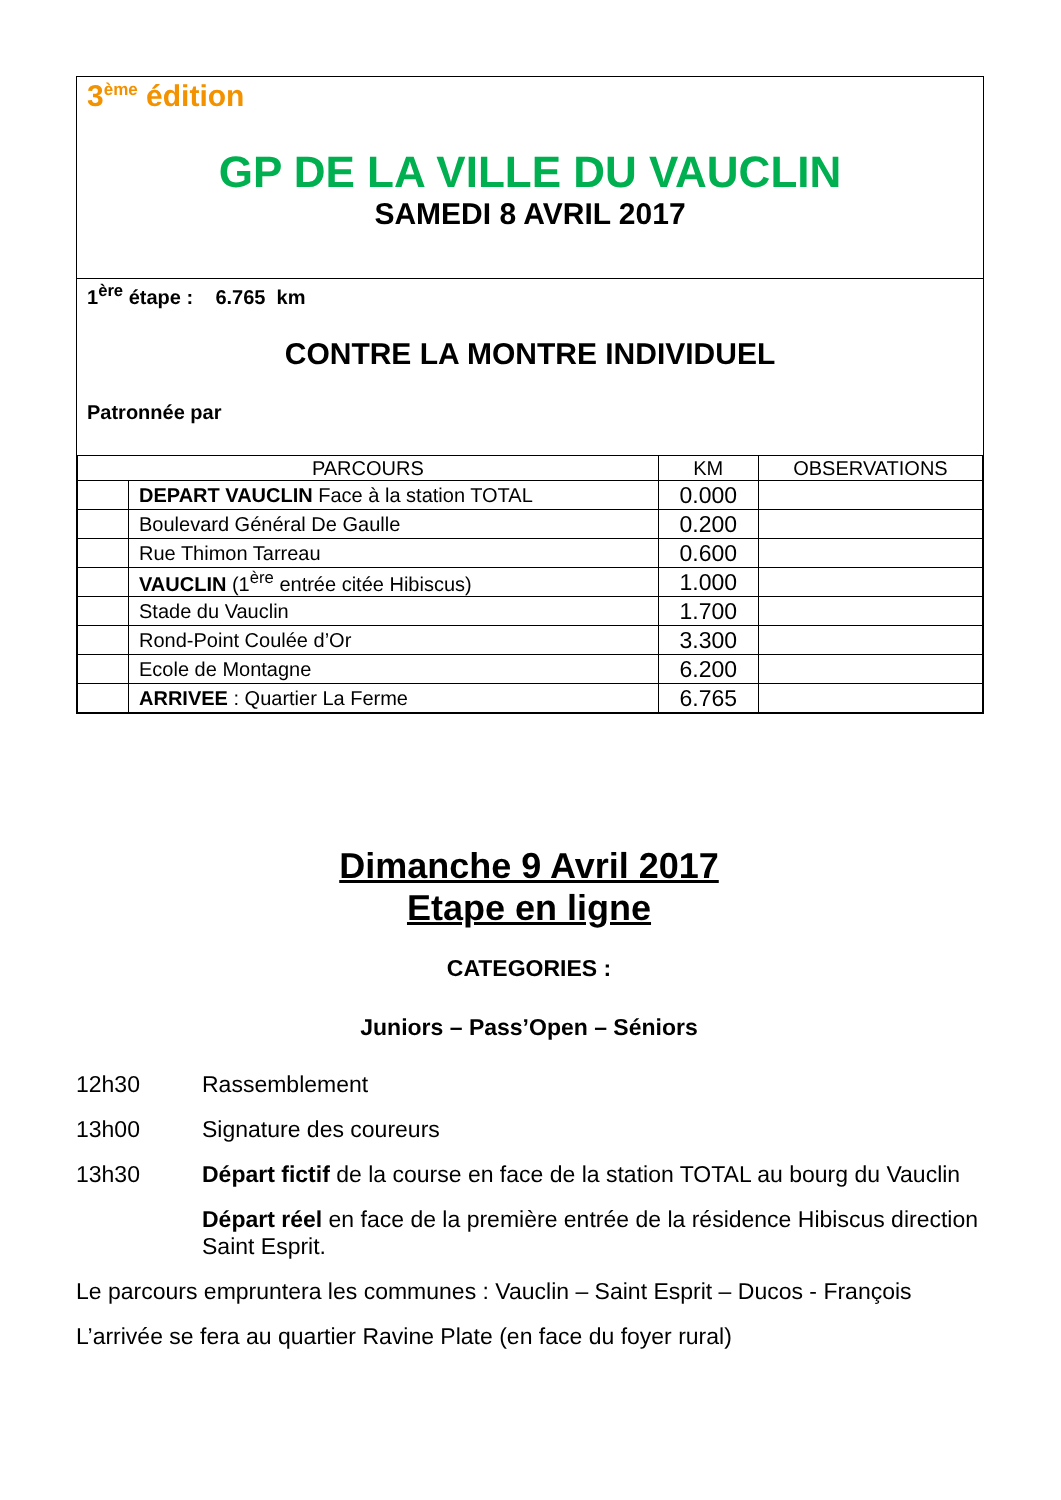3<sup>ème</sup> édition
GP DE LA VILLE DU VAUCLIN
SAMEDI 8 AVRIL 2017
1<sup>ère</sup> étape : 6.765 km
CONTRE LA MONTRE INDIVIDUEL
Patronnée par
| PARCOURS | | KM | OBSERVATIONS |
| --- | --- | --- | --- |
| | DEPART VAUCLIN Face à la station TOTAL | 0.000 | |
| | Boulevard Général De Gaulle | 0.200 | |
| | Rue Thimon Tarreau | 0.600 | |
| | VAUCLIN (1<sup>ère</sup> entrée citée Hibiscus) | 1.000 | |
| | Stade du Vauclin | 1.700 | |
| | Rond-Point Coulée d’Or | 3.300 | |
| | Ecole de Montagne | 6.200 | |
| | ARRIVEE : Quartier La Ferme | 6.765 | |
Dimanche 9 Avril 2017
Etape en ligne
CATEGORIES :
Juniors – Pass’Open – Séniors
12h30 Rassemblement
13h00 Signature des coureurs
13h30 Départ fictif de la course en face de la station TOTAL au bourg du Vauclin
Départ réel en face de la première entrée de la résidence Hibiscus direction Saint Esprit.
Le parcours empruntera les communes : Vauclin – Saint Esprit – Ducos - François
L’arrivée se fera au quartier Ravine Plate (en face du foyer rural)